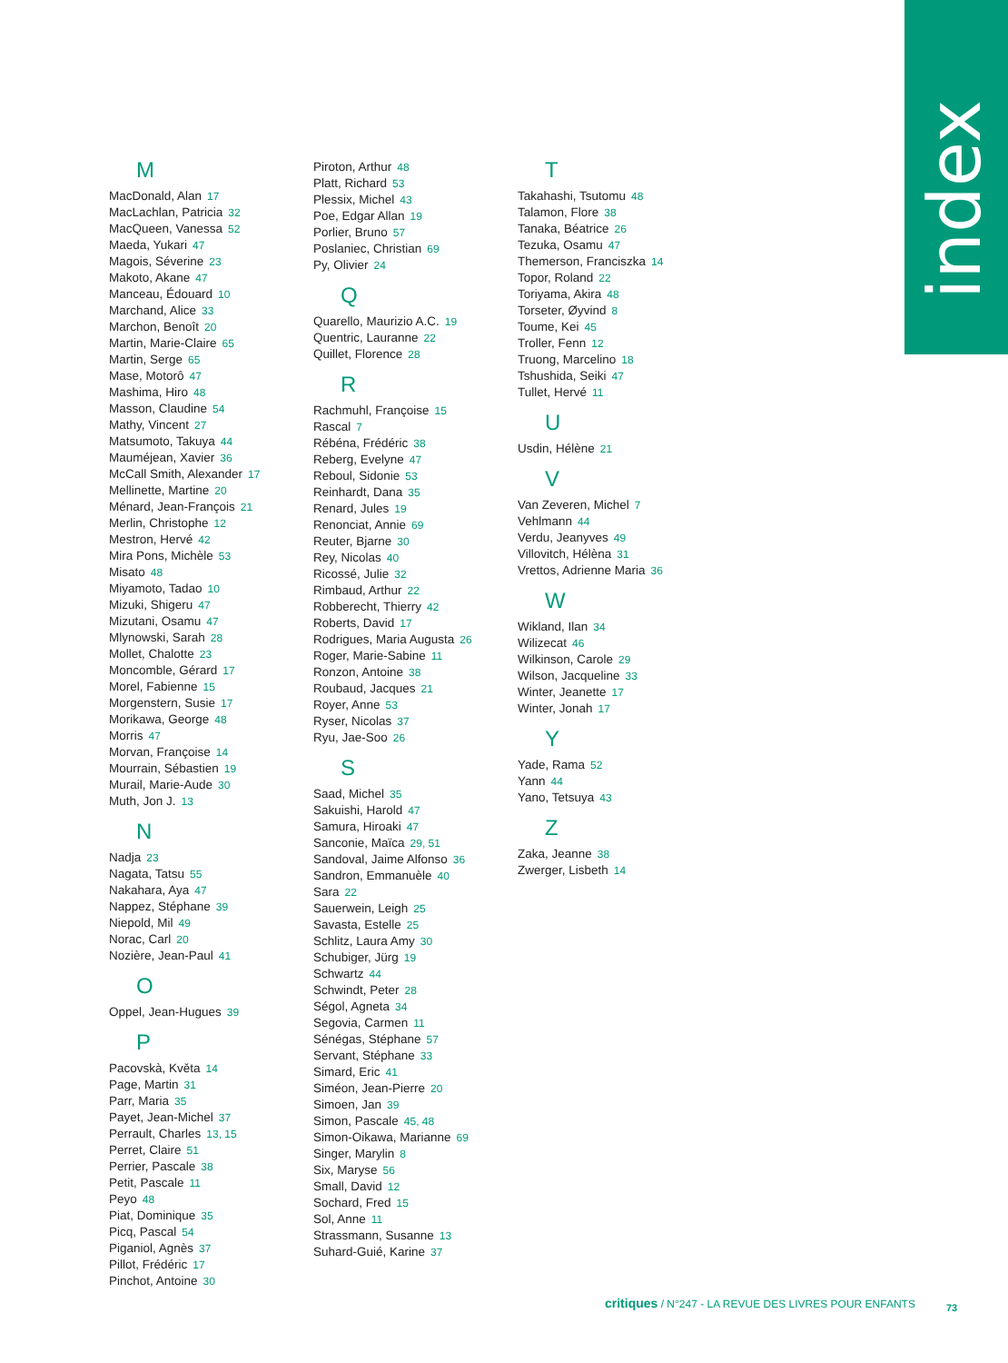index
M
MacDonald, Alan 17
MacLachlan, Patricia 32
MacQueen, Vanessa 52
Maeda, Yukari 47
Magois, Séverine 23
Makoto, Akane 47
Manceau, Édouard 10
Marchand, Alice 33
Marchon, Benoît 20
Martin, Marie-Claire 65
Martin, Serge 65
Mase, Motorô 47
Mashima, Hiro 48
Masson, Claudine 54
Mathy, Vincent 27
Matsumoto, Takuya 44
Mauméjean, Xavier 36
McCall Smith, Alexander 17
Mellinette, Martine 20
Ménard, Jean-François 21
Merlin, Christophe 12
Mestron, Hervé 42
Mira Pons, Michèle 53
Misato 48
Miyamoto, Tadao 10
Mizuki, Shigeru 47
Mizutani, Osamu 47
Mlynowski, Sarah 28
Mollet, Chalotte 23
Moncomble, Gérard 17
Morel, Fabienne 15
Morgenstern, Susie 17
Morikawa, George 48
Morris 47
Morvan, Françoise 14
Mourrain, Sébastien 19
Murail, Marie-Aude 30
Muth, Jon J. 13
N
Nadja 23
Nagata, Tatsu 55
Nakahara, Aya 47
Nappez, Stéphane 39
Niepold, Mil 49
Norac, Carl 20
Nozière, Jean-Paul 41
O
Oppel, Jean-Hugues 39
P
Pacovskà, Květa 14
Page, Martin 31
Parr, Maria 35
Payet, Jean-Michel 37
Perrault, Charles 13, 15
Perret, Claire 51
Perrier, Pascale 38
Petit, Pascale 11
Peyo 48
Piat, Dominique 35
Picq, Pascal 54
Piganiol, Agnès 37
Pillot, Frédéric 17
Pinchot, Antoine 30
Piroton, Arthur 48
Platt, Richard 53
Plessix, Michel 43
Poe, Edgar Allan 19
Porlier, Bruno 57
Poslaniec, Christian 69
Py, Olivier 24
Q
Quarello, Maurizio A.C. 19
Quentric, Lauranne 22
Quillet, Florence 28
R
Rachmuhl, Françoise 15
Rascal 7
Rébéna, Frédéric 38
Reberg, Evelyne 47
Reboul, Sidonie 53
Reinhardt, Dana 35
Renard, Jules 19
Renonciat, Annie 69
Reuter, Bjarne 30
Rey, Nicolas 40
Ricossé, Julie 32
Rimbaud, Arthur 22
Robberecht, Thierry 42
Roberts, David 17
Rodrigues, Maria Augusta 26
Roger, Marie-Sabine 11
Ronzon, Antoine 38
Roubaud, Jacques 21
Royer, Anne 53
Ryser, Nicolas 37
Ryu, Jae-Soo 26
S
Saad, Michel 35
Sakuishi, Harold 47
Samura, Hiroaki 47
Sanconie, Maïca 29, 51
Sandoval, Jaime Alfonso 36
Sandron, Emmanuèle 40
Sara 22
Sauerwein, Leigh 25
Savasta, Estelle 25
Schlitz, Laura Amy 30
Schubiger, Jürg 19
Schwartz 44
Schwindt, Peter 28
Ségol, Agneta 34
Segovia, Carmen 11
Sénégas, Stéphane 57
Servant, Stéphane 33
Simard, Eric 41
Siméon, Jean-Pierre 20
Simoen, Jan 39
Simon, Pascale 45, 48
Simon-Oikawa, Marianne 69
Singer, Marylin 8
Six, Maryse 56
Small, David 12
Sochard, Fred 15
Sol, Anne 11
Strassmann, Susanne 13
Suhard-Guié, Karine 37
T
Takahashi, Tsutomu 48
Talamon, Flore 38
Tanaka, Béatrice 26
Tezuka, Osamu 47
Themerson, Franciszka 14
Topor, Roland 22
Toriyama, Akira 48
Torseter, Øyvind 8
Toume, Kei 45
Troller, Fenn 12
Truong, Marcelino 18
Tshushida, Seiki 47
Tullet, Hervé 11
U
Usdin, Hélène 21
V
Van Zeveren, Michel 7
Vehlmann 44
Verdu, Jeanyves 49
Villovitch, Hélèna 31
Vrettos, Adrienne Maria 36
W
Wikland, Ilan 34
Wilizecat 46
Wilkinson, Carole 29
Wilson, Jacqueline 33
Winter, Jeanette 17
Winter, Jonah 17
Y
Yade, Rama 52
Yann 44
Yano, Tetsuya 43
Z
Zaka, Jeanne 38
Zwerger, Lisbeth 14
critiques / N°247 - LA REVUE DES LIVRES POUR ENFANTS
73